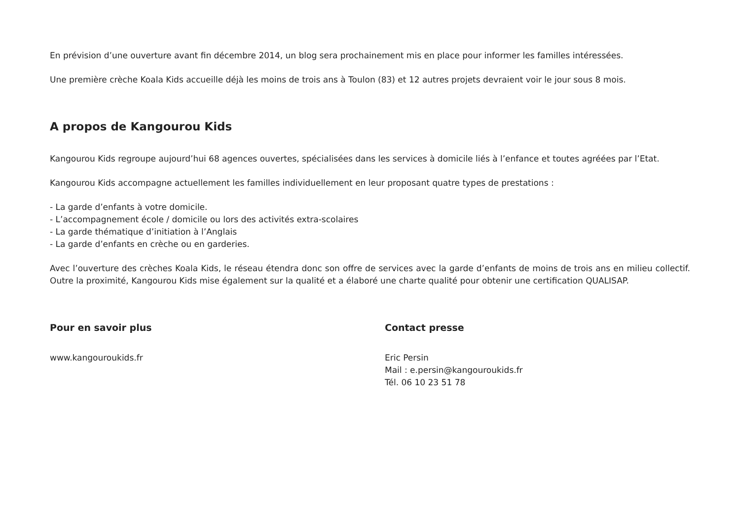En prévision d’une ouverture avant fin décembre 2014, un blog sera prochainement mis en place pour informer les familles intéressées.
Une première crèche Koala Kids accueille déjà les moins de trois ans à Toulon (83) et 12 autres projets devraient voir le jour sous 8 mois.
A propos de Kangourou Kids
Kangourou Kids regroupe aujourd’hui 68 agences ouvertes, spécialisées dans les services à domicile liés à l’enfance et toutes agréées par l’Etat.
Kangourou Kids accompagne actuellement les familles individuellement en leur proposant quatre types de prestations :
- La garde d’enfants à votre domicile.
- L’accompagnement école / domicile ou lors des activités extra-scolaires
- La garde thématique d’initiation à l’Anglais
- La garde d’enfants en crèche ou en garderies.
Avec l’ouverture des crèches Koala Kids, le réseau étendra donc son offre de services avec la garde d’enfants de moins de trois ans en milieu collectif. Outre la proximité, Kangourou Kids mise également sur la qualité et a élaboré une charte qualité pour obtenir une certification QUALISAP.
Pour en savoir plus
www.kangouroukids.fr
Contact presse
Eric Persin
Mail : e.persin@kangouroukids.fr
Tél. 06 10 23 51 78